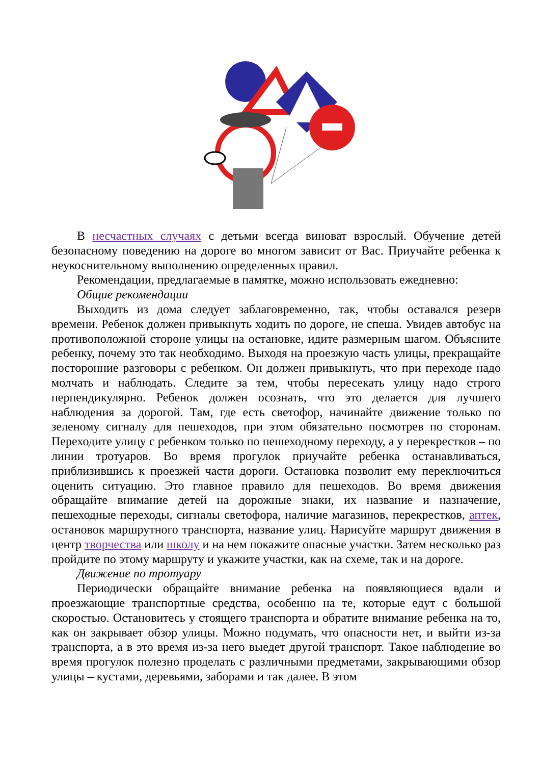В несчастных случаях с детьми всегда виноват взрослый. Обучение детей безопасному поведению на дороге во многом зависит от Вас. Приучайте ребенка к неукоснительному выполнению определенных правил.
Рекомендации, предлагаемые в памятке, можно использовать ежедневно:
Общие рекомендации
Выходить из дома следует заблаговременно, так, чтобы оставался резерв времени. Ребенок должен привыкнуть ходить по дороге, не спеша. Увидев автобус на противоположной стороне улицы на остановке, идите размерным шагом. Объясните ребенку, почему это так необходимо. Выходя на проезжую часть улицы, прекращайте посторонние разговоры с ребенком. Он должен привыкнуть, что при переходе надо молчать и наблюдать. Следите за тем, чтобы пересекать улицу надо строго перпендикулярно. Ребенок должен осознать, что это делается для лучшего наблюдения за дорогой. Там, где есть светофор, начинайте движение только по зеленому сигналу для пешеходов, при этом обязательно посмотрев по сторонам. Переходите улицу с ребенком только по пешеходному переходу, а у перекрестков – по линии тротуаров. Во время прогулок приучайте ребенка останавливаться, приблизившись к проезжей части дороги. Остановка позволит ему переключиться оценить ситуацию. Это главное правило для пешеходов. Во время движения обращайте внимание детей на дорожные знаки, их название и назначение, пешеходные переходы, сигналы светофора, наличие магазинов, перекрестков, аптек, остановок маршрутного транспорта, название улиц. Нарисуйте маршрут движения в центр творчества или школу и на нем покажите опасные участки. Затем несколько раз пройдите по этому маршруту и укажите участки, как на схеме, так и на дороге.
Движение по тротуару
Периодически обращайте внимание ребенка на появляющиеся вдали и проезжающие транспортные средства, особенно на те, которые едут с большой скоростью. Остановитесь у стоящего транспорта и обратите внимание ребенка на то, как он закрывает обзор улицы. Можно подумать, что опасности нет, и выйти из-за транспорта, а в это время из-за него выедет другой транспорт. Такое наблюдение во время прогулок полезно проделать с различными предметами, закрывающими обзор улицы – кустами, деревьями, заборами и так далее. В этом